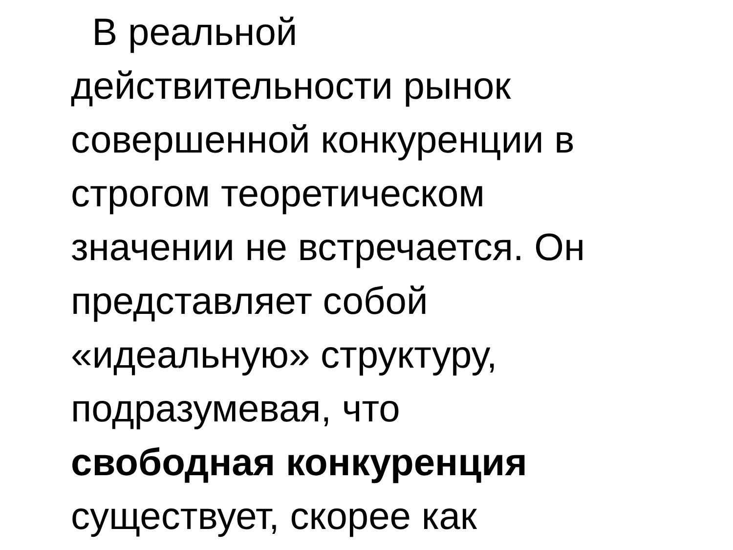В реальной
действительности рынок
совершенной конкуренции в
строгом теоретическом
значении не встречается. Он
представляет собой
«идеальную» структуру,
подразумевая, что
свободная конкуренция
существует, скорее как